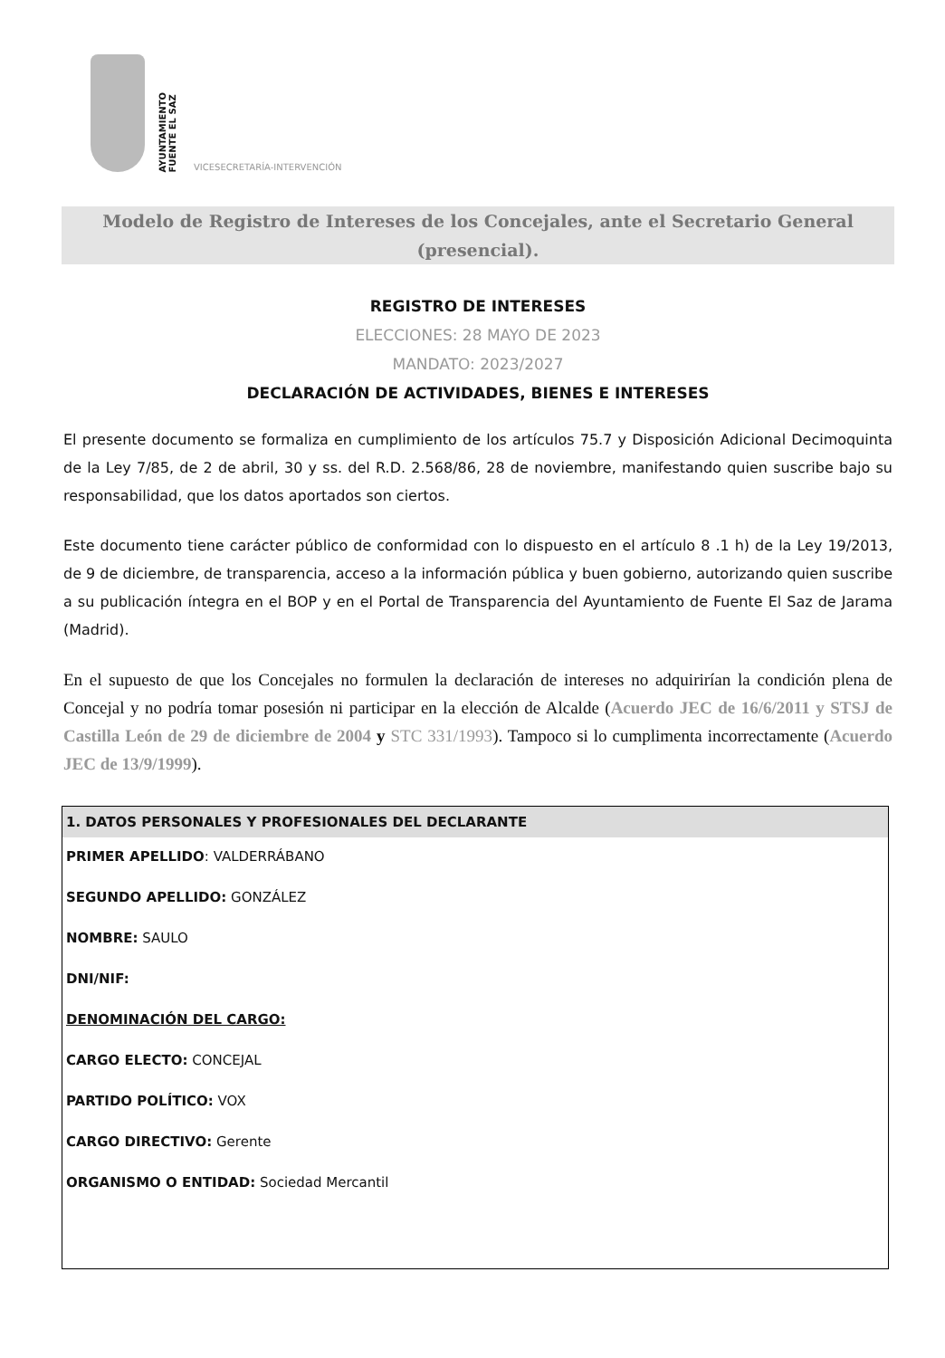AYUNTAMIENTO
FUENTE EL SAZ
VICESECRETARÍA-INTERVENCIÓN
Modelo de Registro de Intereses de los Concejales, ante el Secretario General (presencial).
REGISTRO DE INTERESES
ELECCIONES: 28 MAYO DE 2023
MANDATO: 2023/2027
DECLARACIÓN DE ACTIVIDADES, BIENES E INTERESES
El presente documento se formaliza en cumplimiento de los artículos 75.7 y Disposición Adicional Decimoquinta de la Ley 7/85, de 2 de abril, 30 y ss. del R.D. 2.568/86, 28 de noviembre, manifestando quien suscribe bajo su responsabilidad, que los datos aportados son ciertos.
Este documento tiene carácter público de conformidad con lo dispuesto en el artículo 8 .1 h) de la Ley 19/2013, de 9 de diciembre, de transparencia, acceso a la información pública y buen gobierno, autorizando quien suscribe a su publicación íntegra en el BOP y en el Portal de Transparencia del Ayuntamiento de Fuente El Saz de Jarama (Madrid).
En el supuesto de que los Concejales no formulen la declaración de intereses no adquirirían la condición plena de Concejal y no podría tomar posesión ni participar en la elección de Alcalde (Acuerdo JEC de 16/6/2011 y STSJ de Castilla León de 29 de diciembre de 2004 y STC 331/1993). Tampoco si lo cumplimenta incorrectamente (Acuerdo JEC de 13/9/1999).
1. DATOS PERSONALES Y PROFESIONALES DEL DECLARANTE
PRIMER APELLIDO: VALDERRÁBANO
SEGUNDO APELLIDO: GONZÁLEZ
NOMBRE: SAULO
DNI/NIF:
DENOMINACIÓN DEL CARGO:
CARGO ELECTO: CONCEJAL
PARTIDO POLÍTICO: VOX
CARGO DIRECTIVO: Gerente
ORGANISMO O ENTIDAD: Sociedad Mercantil